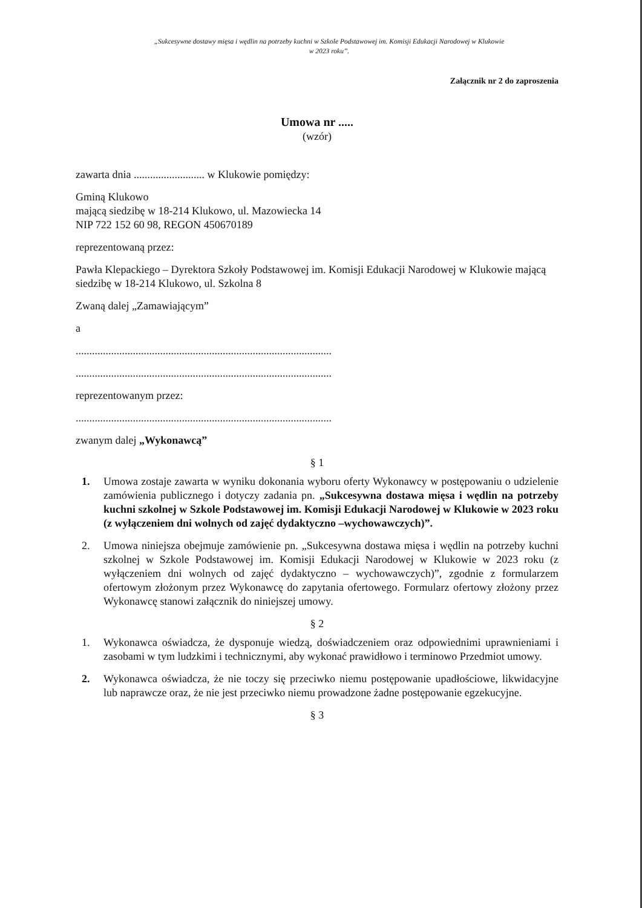„Sukcesywne dostawy mięsa i wędlin na potrzeby kuchni w Szkole Podstawowej im. Komisji Edukacji Narodowej w Klukowie
w 2023 roku”.
Załącznik nr 2 do zaproszenia
Umowa nr .....
(wzór)
zawarta dnia .......................... w Klukowie pomiędzy:
Gminą Klukowo
mającą siedzibę w 18-214 Klukowo, ul. Mazowiecka 14
NIP 722 152 60 98, REGON 450670189
reprezentowaną przez:
Pawła Klepackiego – Dyrektora Szkoły Podstawowej im. Komisji Edukacji Narodowej w Klukowie mającą siedzibę w 18-214 Klukowo, ul. Szkolna 8
Zwaną dalej „Zamawiającym”
a
..............................................................................................
..............................................................................................
reprezentowanym przez:
..............................................................................................
zwanym dalej „Wykonawcą”
§ 1
1. Umowa zostaje zawarta w wyniku dokonania wyboru oferty Wykonawcy w postępowaniu o udzielenie zamówienia publicznego i dotyczy zadania pn. „Sukcesywna dostawa mięsa i wędlin na potrzeby kuchni szkolnej w Szkole Podstawowej im. Komisji Edukacji Narodowej w Klukowie w 2023 roku (z wyłączeniem dni wolnych od zajęć dydaktyczno –wychowawczych)”.
2. Umowa niniejsza obejmuje zamówienie pn. „Sukcesywna dostawa mięsa i wędlin na potrzeby kuchni szkolnej w Szkole Podstawowej im. Komisji Edukacji Narodowej w Klukowie w 2023 roku (z wyłączeniem dni wolnych od zajęć dydaktyczno – wychowawczych)”, zgodnie z formularzem ofertowym złożonym przez Wykonawcę do zapytania ofertowego. Formularz ofertowy złożony przez Wykonawcę stanowi załącznik do niniejszej umowy.
§ 2
1. Wykonawca oświadcza, że dysponuje wiedzą, doświadczeniem oraz odpowiednimi uprawnieniami i zasobami w tym ludzkimi i technicznymi, aby wykonać prawidłowo i terminowo Przedmiot umowy.
2. Wykonawca oświadcza, że nie toczy się przeciwko niemu postępowanie upadłościowe, likwidacyjne lub naprawcze oraz, że nie jest przeciwko niemu prowadzone żadne postępowanie egzekucyjne.
§ 3